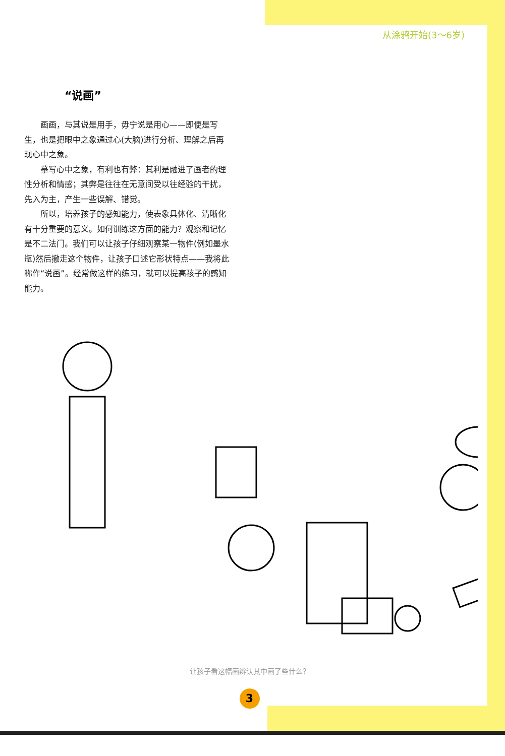从涂鸦开始(3～6岁)
“说画”
画画，与其说是用手，毋宁说是用心——即便是写生，也是把眼中之象通过心(大脑)进行分析、理解之后再现心中之象。
摹写心中之象，有利也有弊：其利是融进了画者的理性分析和情感；其弊是往往在无意间受以往经验的干扰，先入为主，产生一些误解、错觉。
所以，培养孩子的感知能力，使表象具体化、清晰化有十分重要的意义。如何训练这方面的能力？观察和记忆是不二法门。我们可以让孩子仔细观察某一物件(例如墨水瓶)然后撤走这个物件，让孩子口述它形状特点——我将此称作“说画”。经常做这样的练习，就可以提高孩子的感知能力。
让孩子看这幅画辨认其中画了些什么？
3